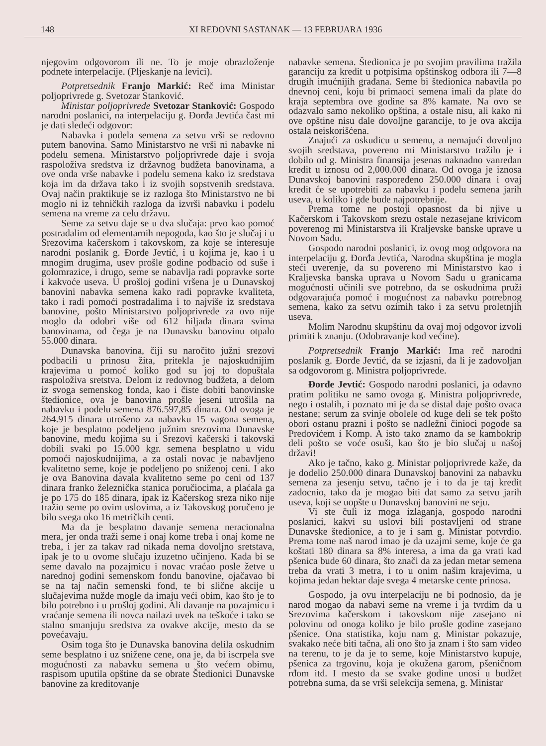148 XI REDOVNI SASTANAK — 13 FEBRUARA 1936
njegovim odgovorom ili ne. To je moje obrazloženje podnete interpelacije. (Pljeskanje na levici).
Potpretsednik Franjo Markić: Reč ima Ministar poljoprivrede g. Svetozar Stanković.
Ministar poljoprivrede Svetozar Stanković: Gospodo narodni poslanici, na interpelaciju g. Đorđa Jevtića čast mi je dati sledeći odgovor:
Nabavka i podela semena za setvu vrši se redovno putem banovina. Samo Ministarstvo ne vrši ni nabavke ni podelu semena. Ministarstvo poljoprivrede daje i svoja raspoloživa sredstva iz državnog budžeta banovinama, a ove onda vrše nabavke i podelu semena kako iz sredstava koja im da država tako i iz svojih sopstvenih sredstava. Ovaj način praktikuje se iz razloga što Ministarstvo ne bi moglo ni iz tehničkih razloga da izvrši nabavku i podelu semena na vreme za celu državu.
Seme za setvu daje se u dva slučaja: prvo kao pomoć postradalim od elementarnih nepogoda, kao što je slučaj i u Srezovima kačerskom i takovskom, za koje se interesuje narodni poslanik g. Đorđe Jevtić, i u kojima je, kao i u mnogim drugima, usev prošle godine podbacio od suše i golomrazice, i drugo, seme se nabavlja radi popravke sorte i kakvoće useva. U prošloj godini vršena je u Dunavskoj banovini nabavka semena kako radi popravke kvaliteta, tako i radi pomoći postradalima i to najviše iz sredstava banovine, pošto Ministarstvo poljoprivrede za ovo nije moglo da odobri više od 612 hiljada dinara svima banovinama, od čega je na Dunavsku banovinu otpalo 55.000 dinara.
Dunavska banovina, čiji su naročito južni srezovi podbacili u prinosu žita, pritekla je najoskudnijim krajevima u pomoć koliko god su joj to dopuštala raspoloživa sretstva. Delom iz redovnog budžeta, a delom iz svoga semenskog fonda, kao i čiste dobiti banovinske štedionice, ova je banovina prošle jeseni utrošila na nabavku i podelu semena 876.597,85 dinara. Od ovoga je 264.915 dinara utrošeno za nabavku 15 vagona semena, koje je besplatno podeljeno južnim srezovima Dunavske banovine, među kojima su i Srezovi kačerski i takovski dobili svaki po 15.000 kgr. semena besplatno u vidu pomoći najoskudnijima, a za ostali novac je nabavljeno kvalitetno seme, koje je podeljeno po sniženoj ceni. I ako je ova Banovina davala kvalitetno seme po ceni od 137 dinara franko železnička stanica poručiocima, a plaćala ga je po 175 do 185 dinara, ipak iz Kačerskog sreza niko nije tražio seme po ovim uslovima, a iz Takovskog poručeno je bilo svega oko 16 metričkih centi.
Ma da je besplatno davanje semena neracionalna mera, jer onda traži seme i onaj kome treba i onaj kome ne treba, i jer za takav rad nikada nema dovoljno sretstava, ipak je to u ovome slučaju izuzetno učinjeno. Kada bi se seme davalo na pozajmicu i novac vraćao posle žetve u narednoj godini semenskom fondu banovine, ojačavao bi se na taj način semenski fond, te bi slične akcije u slučajevima nužde mogle da imaju veći obim, kao što je to bilo potrebno i u prošloj godini. Ali davanje na pozajmicu i vraćanje semena ili novca nailazi uvek na teškoće i tako se stalno smanjuju sredstva za ovakve akcije, mesto da se povećavaju.
Osim toga što je Dunavska banovina delila oskudnim seme besplatno i uz snižene cene, ona je, da bi iscrpela sve mogućnosti za nabavku semena u što većem obimu, raspisom uputila opštine da se obrate Štedionici Dunavske banovine za kreditovanje
nabavke semena. Štedionica je po svojim pravilima tražila garanciju za kredit u potpisima opštinskog odbora ili 7—8 drugih imućnijih građana. Seme bi štedionica nabavila po dnevnoj ceni, koju bi primaoci semena imali da plate do kraja septembra ove godine sa 8% kamate. Na ovo se odazvalo samo nekoliko opština, a ostale nisu, ali kako ni ove opštine nisu dale dovoljne garancije, to je ova akcija ostala neiskorišćena.
Znajući za oskudicu u semenu, a nemajući dovoljno svojih sredstava, povereno mi Ministarstvo tražilo je i dobilo od g. Ministra finansija jesenas naknadno vanredan kredit u iznosu od 2,000.000 dinara. Od ovoga je iznosa Dunavskoj banovini raspoređeno 250.000 dinara i ovaj kredit će se upotrebiti za nabavku i podelu semena jarih useva, u koliko i gde bude najpotrebnije.
Prema tome ne postoji opasnost da bi njive u Kačerskom i Takovskom srezu ostale nezasejane krivicom poverenog mi Ministarstva ili Kraljevske banske uprave u Novom Sadu.
Gospodo narodni poslanici, iz ovog mog odgovora na interpelaciju g. Đorđa Jevtića, Narodna skupština je mogla steći uverenje, da su povereno mi Ministarstvo kao i Kraljevska banska uprava u Novom Sadu u granicama mogućnosti učinili sve potrebno, da se oskudnima pruži odgovarajuća pomoć i mogućnost za nabavku potrebnog semena, kako za setvu ozimih tako i za setvu proletnjih useva.
Molim Narodnu skupštinu da ovaj moj odgovor izvoli primiti k znanju. (Odobravanje kod većine).
Potpretsednik Franjo Markić: Ima reč narodni poslanik g. Đorđe Jevtić, da se izjasni, da li je zadovoljan sa odgovorom g. Ministra poljoprivrede.
Đorđe Jevtić: Gospodo narodni poslanici, ja odavno pratim politiku ne samo ovoga g. Ministra poljoprivrede, nego i ostalih, i poznato mi je da se distal daje pošto ovaca nestane; serum za svinje obolele od kuge deli se tek pošto obori ostanu prazni i pošto se nadležni činioci pogode sa Predovićem i Komp. A isto tako znamo da se kambokrip deli pošto se voće osuši, kao što je bio slučaj u našoj državi!
Ako je tačno, kako g. Ministar poljoprivrede kaže, da je dodelio 250.000 dinara Dunavskoj banovini za nabavku semena za jesenju setvu, tačno je i to da je taj kredit zadocnio, tako da je mogao biti dat samo za setvu jarih useva, koji se uopšte u Dunavskoj banovini ne seju.
Vi ste čuli iz moga izlaganja, gospodo narodni poslanici, kakvi su uslovi bili postavljeni od strane Dunavske štedionice, a to je i sam g. Ministar potvrdio. Prema tome naš narod imao je da uzajmi seme, koje će ga koštati 180 dinara sa 8% interesa, a ima da ga vrati kad pšenica bude 60 dinara, što znači da za jedan metar semena treba da vrati 3 metra, i to u onim našim krajevima, u kojima jedan hektar daje svega 4 metarske cente prinosa.
Gospodo, ja ovu interpelaciju ne bi podnosio, da je narod mogao da nabavi seme na vreme i ja tvrdim da u Srezovima kačerskom i takovskom nije zasejano ni polovinu od onoga koliko je bilo prošle godine zasejano pšenice. Ona statistika, koju nam g. Ministar pokazuje, svakako neće biti tačna, ali ono što ja znam i što sam video na terenu, to je da je to seme, koje Ministarstvo kupuje, pšenica za trgovinu, koja je okužena garom, pšeničnom rđom itd. I mesto da se svake godine unosi u budžet potrebna suma, da se vrši selekcija semena, g. Ministar